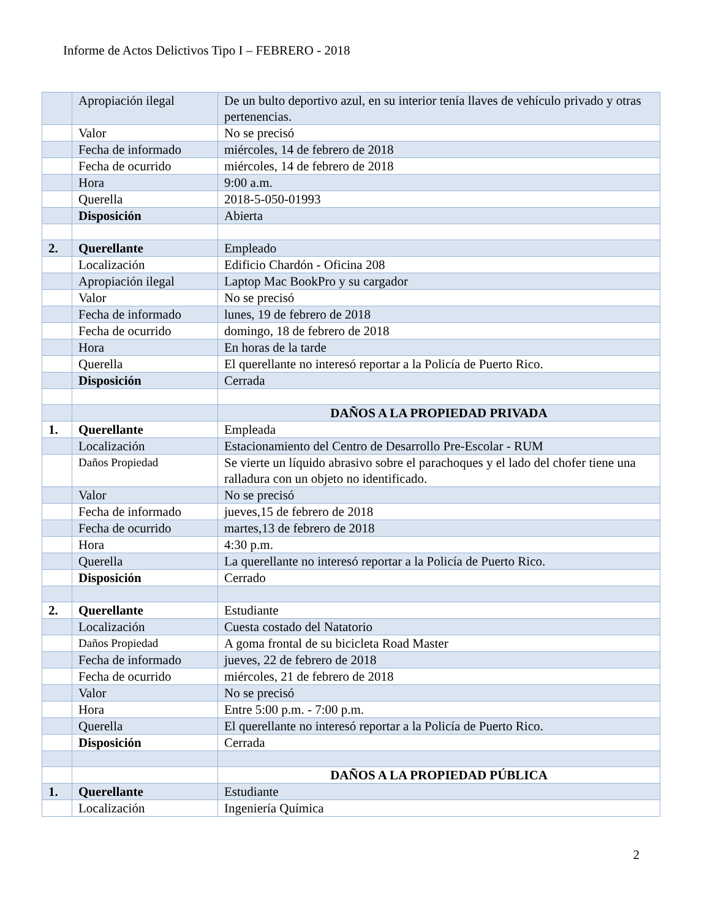Informe de Actos Delictivos Tipo I – FEBRERO - 2018
| | Apropiación ilegal | De un bulto deportivo azul, en su interior tenía llaves de vehículo privado y otras pertenencias. |
| | Valor | No se precisó |
| | Fecha de informado | miércoles, 14 de febrero de 2018 |
| | Fecha de ocurrido | miércoles, 14 de febrero de 2018 |
| | Hora | 9:00 a.m. |
| | Querella | 2018-5-050-01993 |
| | Disposición | Abierta |
| 2. | Querellante | Empleado |
| | Localización | Edificio Chardón - Oficina 208 |
| | Apropiación ilegal | Laptop Mac BookPro y su cargador |
| | Valor | No se precisó |
| | Fecha de informado | lunes, 19 de febrero de 2018 |
| | Fecha de ocurrido | domingo, 18 de febrero de 2018 |
| | Hora | En horas de la tarde |
| | Querella | El querellante no interesó reportar a la Policía de Puerto Rico. |
| | Disposición | Cerrada |
| | | DAÑOS A LA PROPIEDAD PRIVADA |
| 1. | Querellante | Empleada |
| | Localización | Estacionamiento del Centro de Desarrollo Pre-Escolar - RUM |
| | Daños Propiedad | Se vierte un líquido abrasivo sobre el parachoques y el lado del chofer tiene una ralladura con un objeto no identificado. |
| | Valor | No se precisó |
| | Fecha de informado | jueves,15 de febrero de 2018 |
| | Fecha de ocurrido | martes,13 de febrero de 2018 |
| | Hora | 4:30 p.m. |
| | Querella | La querellante no interesó reportar a la Policía de Puerto Rico. |
| | Disposición | Cerrado |
| 2. | Querellante | Estudiante |
| | Localización | Cuesta costado del Natatorio |
| | Daños Propiedad | A goma frontal de su bicicleta Road Master |
| | Fecha de informado | jueves, 22 de febrero de 2018 |
| | Fecha de ocurrido | miércoles, 21 de febrero de 2018 |
| | Valor | No se precisó |
| | Hora | Entre 5:00 p.m. - 7:00 p.m. |
| | Querella | El querellante no interesó reportar a la Policía de Puerto Rico. |
| | Disposición | Cerrada |
| | | DAÑOS A LA PROPIEDAD PÚBLICA |
| 1. | Querellante | Estudiante |
| | Localización | Ingeniería Química |
2